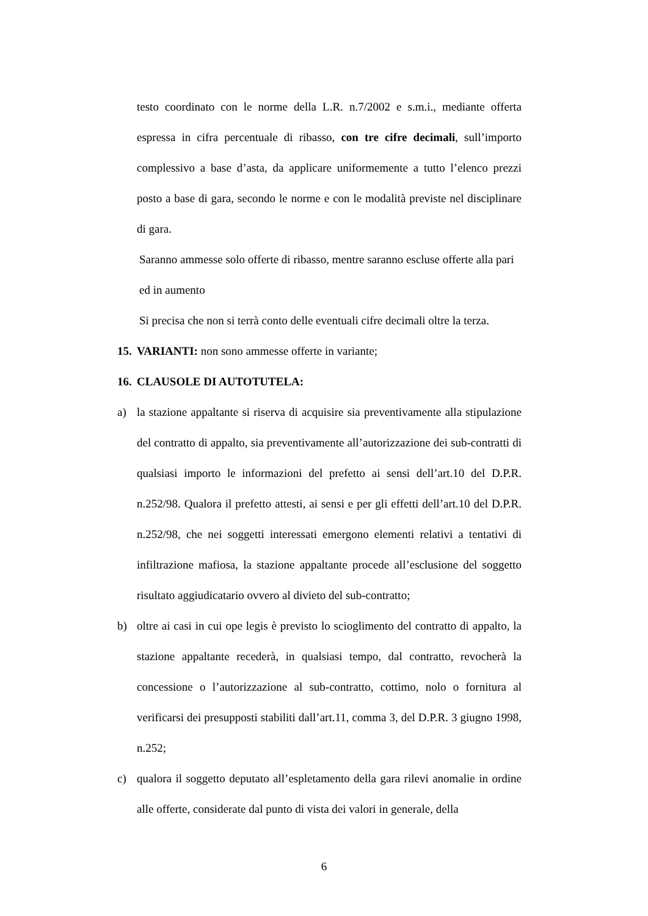testo coordinato con le norme della L.R. n.7/2002 e s.m.i., mediante offerta espressa in cifra percentuale di ribasso, con tre cifre decimali, sull’importo complessivo a base d’asta, da applicare uniformemente a tutto l’elenco prezzi posto a base di gara, secondo le norme e con le modalità previste nel disciplinare di gara.
Saranno ammesse solo offerte di ribasso, mentre saranno escluse offerte alla pari ed in aumento
Si precisa che non si terrà conto delle eventuali cifre decimali oltre la terza.
15. VARIANTI: non sono ammesse offerte in variante;
16. CLAUSOLE DI AUTOTUTELA:
a) la stazione appaltante si riserva di acquisire sia preventivamente alla stipulazione del contratto di appalto, sia preventivamente all’autorizzazione dei sub-contratti di qualsiasi importo le informazioni del prefetto ai sensi dell’art.10 del D.P.R. n.252/98. Qualora il prefetto attesti, ai sensi e per gli effetti dell’art.10 del D.P.R. n.252/98, che nei soggetti interessati emergono elementi relativi a tentativi di infiltrazione mafiosa, la stazione appaltante procede all’esclusione del soggetto risultato aggiudicatario ovvero al divieto del sub-contratto;
b) oltre ai casi in cui ope legis è previsto lo scioglimento del contratto di appalto, la stazione appaltante recederà, in qualsiasi tempo, dal contratto, revocherà la concessione o l’autorizzazione al sub-contratto, cottimo, nolo o fornitura al verificarsi dei presupposti stabiliti dall’art.11, comma 3, del D.P.R. 3 giugno 1998, n.252;
c) qualora il soggetto deputato all’espletamento della gara rilevi anomalie in ordine alle offerte, considerate dal punto di vista dei valori in generale, della
6